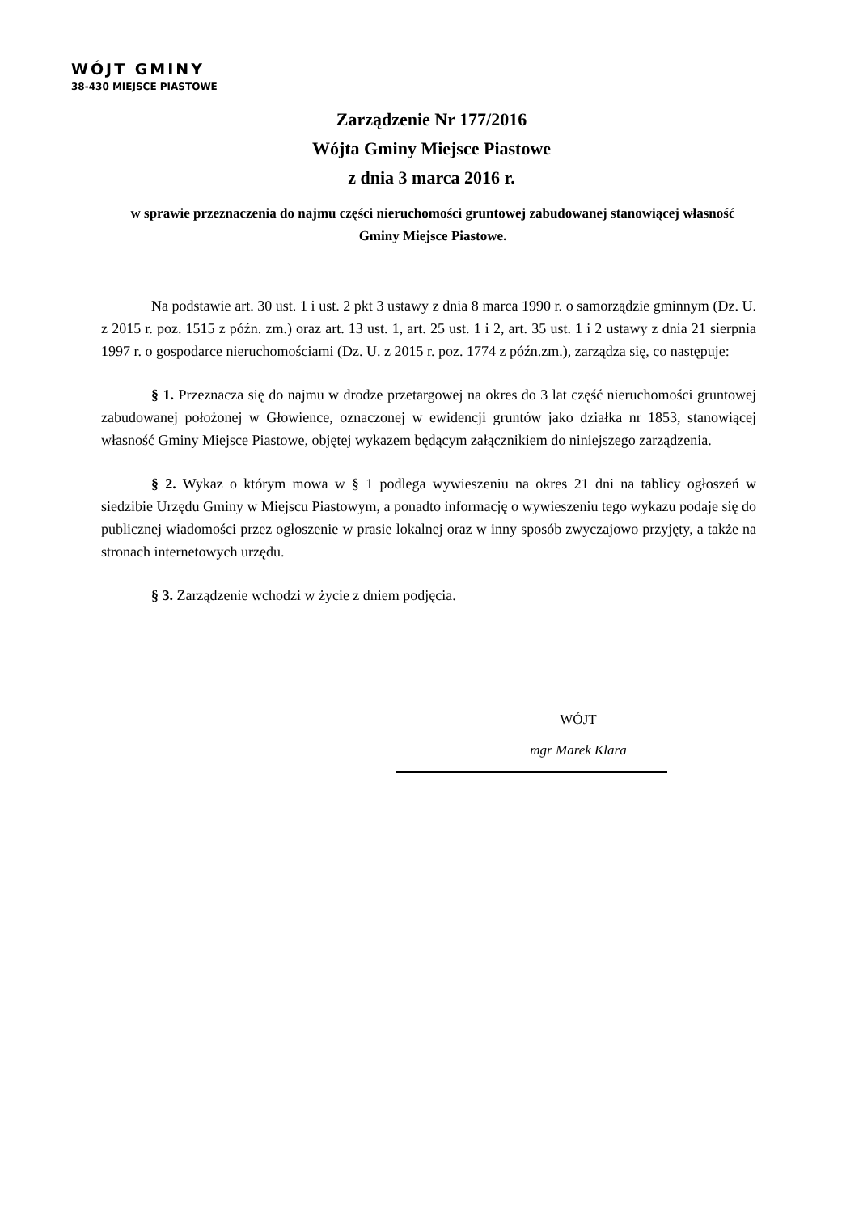WÓJT GMINY
38-430 MIEJSCE PIASTOWE
Zarządzenie Nr 177/2016
Wójta Gminy Miejsce Piastowe
z dnia 3 marca 2016 r.
w sprawie przeznaczenia do najmu części nieruchomości gruntowej zabudowanej stanowiącej własność Gminy Miejsce Piastowe.
Na podstawie art. 30 ust. 1 i ust. 2 pkt 3 ustawy z dnia 8 marca 1990 r. o samorządzie gminnym (Dz. U. z 2015 r. poz. 1515 z późn. zm.) oraz art. 13 ust. 1, art. 25 ust. 1 i 2, art. 35 ust. 1 i 2 ustawy z dnia 21 sierpnia 1997 r. o gospodarce nieruchomościami (Dz. U. z 2015 r. poz. 1774 z późn.zm.), zarządza się, co następuje:
§ 1. Przeznacza się do najmu w drodze przetargowej na okres do 3 lat część nieruchomości gruntowej zabudowanej położonej w Głowience, oznaczonej w ewidencji gruntów jako działka nr 1853, stanowiącej własność Gminy Miejsce Piastowe, objętej wykazem będącym załącznikiem do niniejszego zarządzenia.
§ 2. Wykaz o którym mowa w § 1 podlega wywieszeniu na okres 21 dni na tablicy ogłoszeń w siedzibie Urzędu Gminy w Miejscu Piastowym, a ponadto informację o wywieszeniu tego wykazu podaje się do publicznej wiadomości przez ogłoszenie w prasie lokalnej oraz w inny sposób zwyczajowo przyjęty, a także na stronach internetowych urzędu.
§ 3. Zarządzenie wchodzi w życie z dniem podjęcia.
WÓJT
mgr Marek Klara